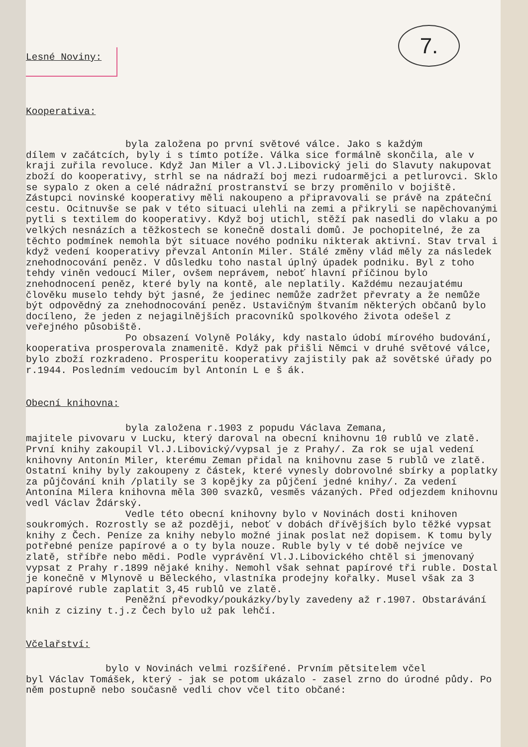7.
Lesné Noviny:
Kooperativa:
byla založena po první světové válce. Jako s každým
dílem v začátcích, byly i s tímto potíže. Válka sice formálně skončila, ale v kraji zuřila revoluce. Když Jan Miler a Vl.J.Libovický jeli do Slavuty nakupovat zboží do kooperativy, strhl se na nádraží boj mezi rudoarmějci a petlurovci. Sklo se sypalo z oken a celé nádražní prostranství se brzy proměnilo v bojiště. Zástupci novinské kooperativy měli nakoupeno a připravovali se právě na zpáteční cestu. Ocitnuvše se pak v této situaci ulehli na zemi a přikryli se napěchovanými pytli s textilem do kooperativy. Když boj utichl, stěží pak nasedli do vlaku a po velkých nesnázích a těžkostech se konečně dostali domů. Je pochopitelné, že za těchto podmínek nemohla být situace nového podniku nikterak aktivní. Stav trval i když vedení kooperativy převzal Antonín Miler. Stálé změny vlád měly za následek znehodnocování peněz. V důsledku toho nastal úplný úpadek podniku. Byl z toho tehdy viněn vedoucí Miler, ovšem neprávem, neboť hlavní příčinou bylo znehodnocení peněz, které byly na kontě, ale neplatily. Každému nezaujatému člověku muselo tehdy být jasné, že jedinec nemůže zadržet převraty a že nemůže být odpovědný za znehodnocování peněz. Ustavičným štvaním některých občanů bylo docíleno, že jeden z nejagilnějších pracovníků spolkového života odešel z veřejného působiště.
Po obsazení Volyně Poláky, kdy nastalo údobí mírového budování, kooperativa prosperovala znamenitě. Když pak přišli Němci v druhé světové válce, bylo zboží rozkradeno. Prosperitu kooperativy zajistily pak až sovětské úřady po r.1944. Posledním vedoucím byl Antonín L e š ák.
Obecní knihovna:
byla založena r.1903 z popudu Václava Zemana,
majitele pivovaru v Lucku, který daroval na obecní knihovnu 10 rublů ve zlatě. První knihy zakoupil Vl.J.Libovický/vypsal je z Prahy/. Za rok se ujal vedení knihovny Antonín Miler, kterému Zeman přidal na knihovnu zase 5 rublů ve zlatě. Ostatní knihy byly zakoupeny z částek, které vynesly dobrovolné sbírky a poplatky za půjčování knih /platily se 3 kopějky za půjčení jedné knihy/. Za vedení Antonína Milera knihovna měla 300 svazků, vesměs vázaných. Před odjezdem knihovnu vedl Václav Ždárský.
Vedle této obecní knihovny bylo v Novinách dosti knihoven soukromých. Rozrostly se až později, neboť v dobách dřívějších bylo těžké vypsat knihy z Čech. Peníze za knihy nebylo možné jinak poslat než dopisem. K tomu byly potřebné peníze papírové a o ty byla nouze. Ruble byly v té době nejvíce ve zlatě, stříbře nebo mědi. Podle vyprávění Vl.J.Libovického chtěl si jmenovaný vypsat z Prahy r.1899 nějaké knihy. Nemohl však sehnat papírové tři ruble. Dostal je konečně v Mlynově u Běleckého, vlastníka prodejny kořalky. Musel však za 3 papírové ruble zaplatit 3,45 rublů ve zlatě.
Peněžní převodky/poukázky/byly zavedeny až r.1907. Obstarávání knih z ciziny t.j.z Čech bylo už pak lehčí.
Včelařství:
bylo v Novinách velmi rozšířené. Prvním pětsitelem včel
byl Václav Tomášek, který - jak se potom ukázalo - zasel zrno do úrodné půdy. Po něm postupně nebo současně vedli chov včel tito občané: